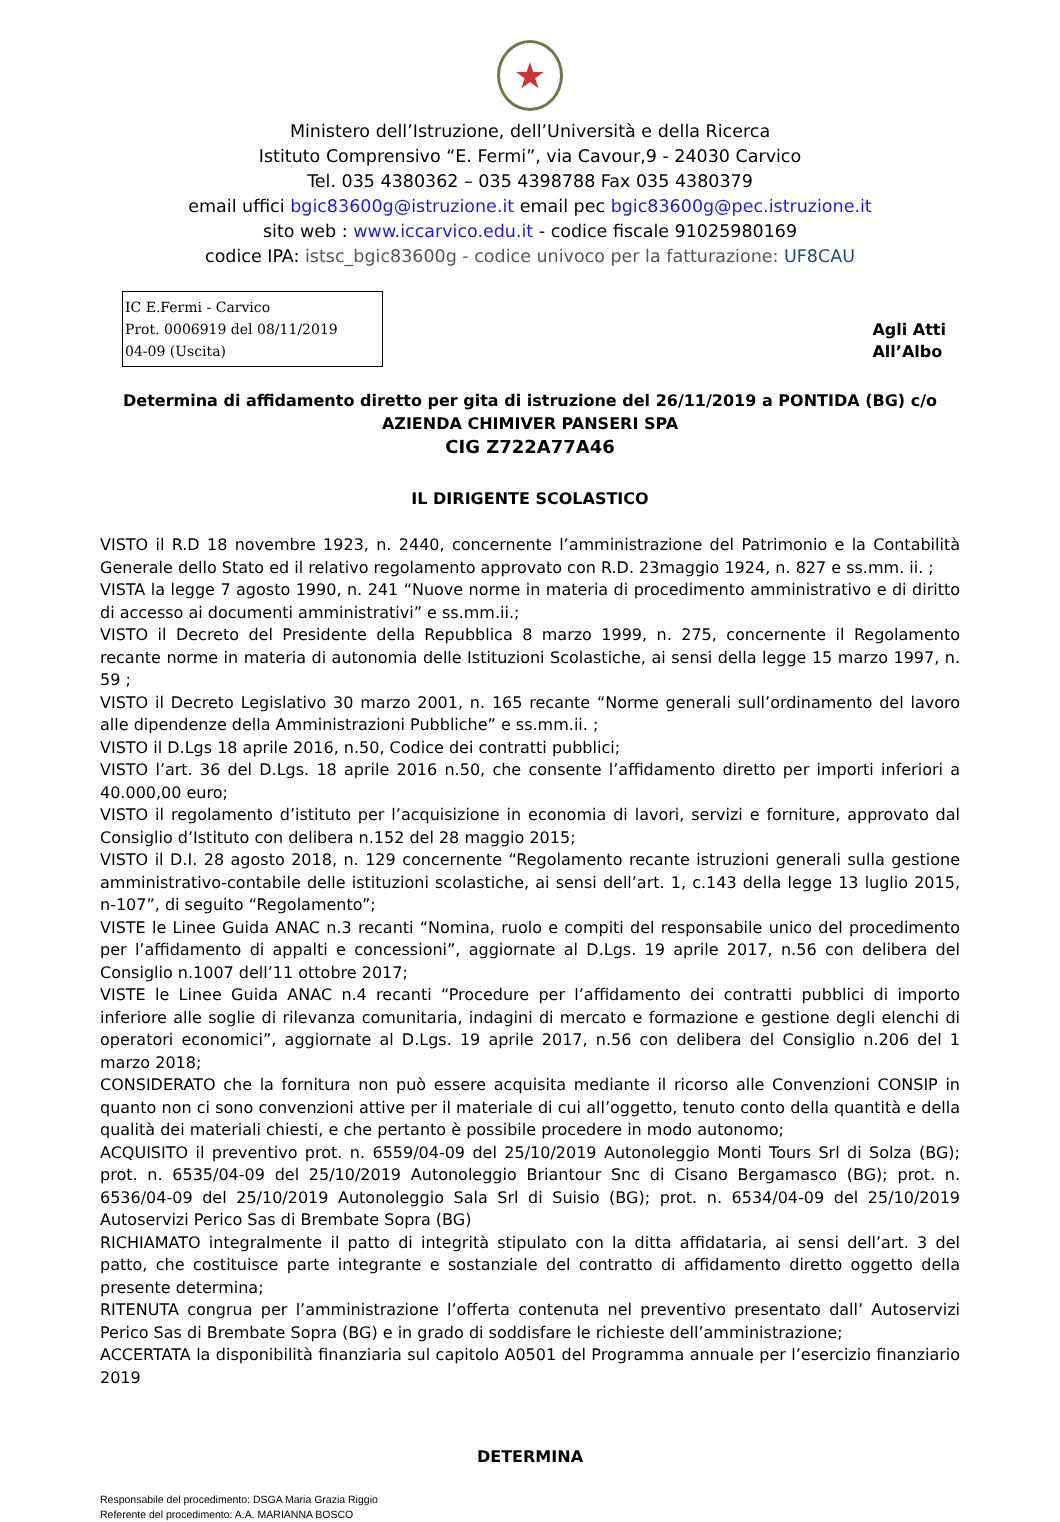★
Ministero dell’Istruzione, dell’Università e della Ricerca
Istituto Comprensivo “E. Fermi”, via Cavour,9 - 24030 Carvico
Tel. 035 4380362 – 035 4398788 Fax 035 4380379
email uffici bgic83600g@istruzione.it email pec bgic83600g@pec.istruzione.it
sito web : www.iccarvico.edu.it - codice fiscale 91025980169
codice IPA: istsc_bgic83600g - codice univoco per la fatturazione: UF8CAU
IC E.Fermi - Carvico
Prot. 0006919 del 08/11/2019
04-09 (Uscita)
Agli Atti
All’Albo
Determina di affidamento diretto per gita di istruzione del 26/11/2019 a PONTIDA (BG) c/o
AZIENDA CHIMIVER PANSERI SPA
CIG Z722A77A46
IL DIRIGENTE SCOLASTICO
VISTO il R.D 18 novembre 1923, n. 2440, concernente l’amministrazione del Patrimonio e la Contabilità Generale dello Stato ed il relativo regolamento approvato con R.D. 23maggio 1924, n. 827 e ss.mm. ii. ;
VISTA la legge 7 agosto 1990, n. 241 “Nuove norme in materia di procedimento amministrativo e di diritto di accesso ai documenti amministrativi” e ss.mm.ii.;
VISTO il Decreto del Presidente della Repubblica 8 marzo 1999, n. 275, concernente il Regolamento recante norme in materia di autonomia delle Istituzioni Scolastiche, ai sensi della legge 15 marzo 1997, n. 59 ;
VISTO il Decreto Legislativo 30 marzo 2001, n. 165 recante “Norme generali sull’ordinamento del lavoro alle dipendenze della Amministrazioni Pubbliche” e ss.mm.ii. ;
VISTO il D.Lgs 18 aprile 2016, n.50, Codice dei contratti pubblici;
VISTO l’art. 36 del D.Lgs. 18 aprile 2016 n.50, che consente l’affidamento diretto per importi inferiori a 40.000,00 euro;
VISTO il regolamento d’istituto per l’acquisizione in economia di lavori, servizi e forniture, approvato dal Consiglio d’Istituto con delibera n.152 del 28 maggio 2015;
VISTO il D.I. 28 agosto 2018, n. 129 concernente “Regolamento recante istruzioni generali sulla gestione amministrativo-contabile delle istituzioni scolastiche, ai sensi dell’art. 1, c.143 della legge 13 luglio 2015, n-107”, di seguito “Regolamento”;
VISTE le Linee Guida ANAC n.3 recanti “Nomina, ruolo e compiti del responsabile unico del procedimento per l’affidamento di appalti e concessioni”, aggiornate al D.Lgs. 19 aprile 2017, n.56 con delibera del Consiglio n.1007 dell’11 ottobre 2017;
VISTE le Linee Guida ANAC n.4 recanti “Procedure per l’affidamento dei contratti pubblici di importo inferiore alle soglie di rilevanza comunitaria, indagini di mercato e formazione e gestione degli elenchi di operatori economici”, aggiornate al D.Lgs. 19 aprile 2017, n.56 con delibera del Consiglio n.206 del 1 marzo 2018;
CONSIDERATO che la fornitura non può essere acquisita mediante il ricorso alle Convenzioni CONSIP in quanto non ci sono convenzioni attive per il materiale di cui all’oggetto, tenuto conto della quantità e della qualità dei materiali chiesti, e che pertanto è possibile procedere in modo autonomo;
ACQUISITO il preventivo prot. n. 6559/04-09 del 25/10/2019 Autonoleggio Monti Tours Srl di Solza (BG); prot. n. 6535/04-09 del 25/10/2019 Autonoleggio Briantour Snc di Cisano Bergamasco (BG); prot. n. 6536/04-09 del 25/10/2019 Autonoleggio Sala Srl di Suisio (BG); prot. n. 6534/04-09 del 25/10/2019 Autoservizi Perico Sas di Brembate Sopra (BG)
RICHIAMATO integralmente il patto di integrità stipulato con la ditta affidataria, ai sensi dell’art. 3 del patto, che costituisce parte integrante e sostanziale del contratto di affidamento diretto oggetto della presente determina;
RITENUTA congrua per l’amministrazione l’offerta contenuta nel preventivo presentato dall’ Autoservizi Perico Sas di Brembate Sopra (BG) e in grado di soddisfare le richieste dell’amministrazione;
ACCERTATA la disponibilità finanziaria sul capitolo A0501 del Programma annuale per l’esercizio finanziario 2019
DETERMINA
Responsabile del procedimento: DSGA Maria Grazia Riggio
Referente del procedimento: A.A. MARIANNA BOSCO